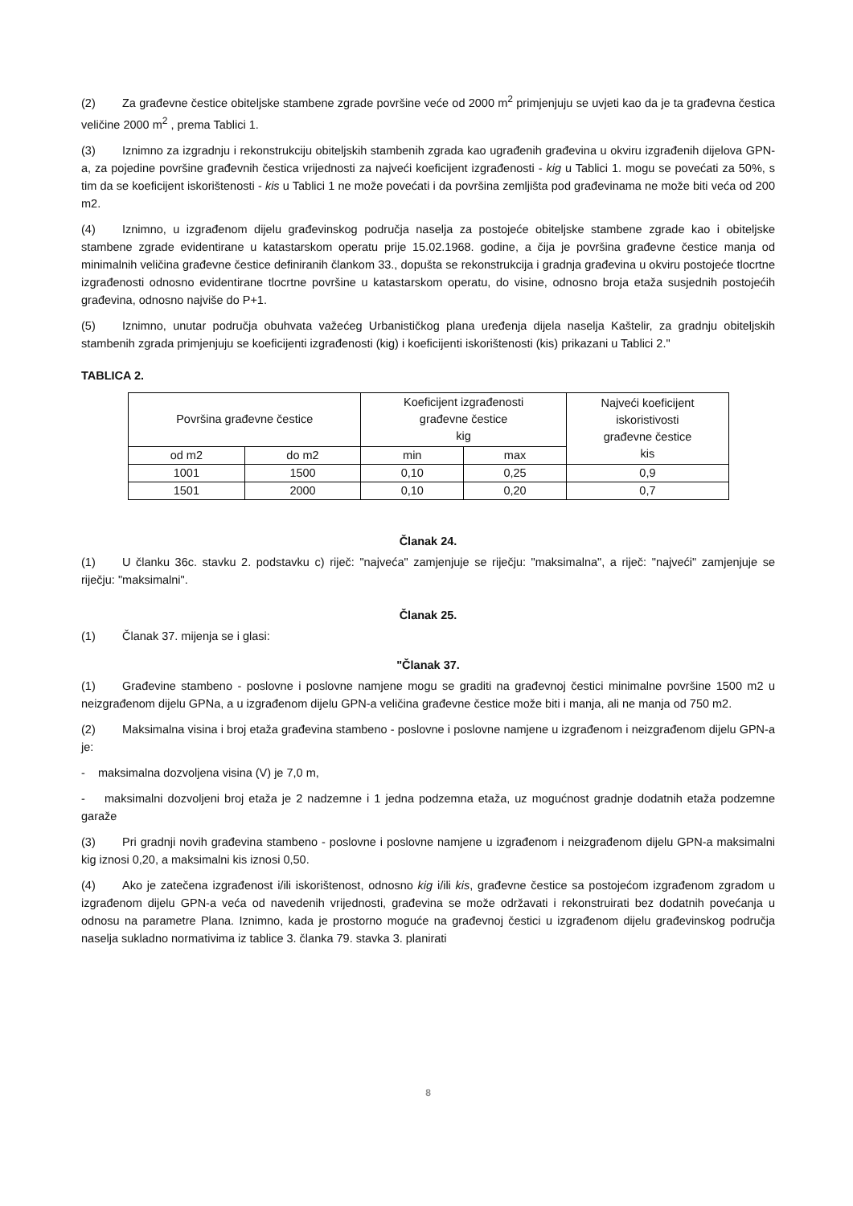(2) Za građevne čestice obiteljske stambene zgrade površine veće od 2000 m<sup>2</sup> primjenjuju se uvjeti kao da je ta građevna čestica veličine 2000 m<sup>2</sup> , prema Tablici 1.
(3) Iznimno za izgradnju i rekonstrukciju obiteljskih stambenih zgrada kao ugrađenih građevina u okviru izgrađenih dijelova GPN-a, za pojedine površine građevnih čestica vrijednosti za najveći koeficijent izgrađenosti - kig u Tablici 1. mogu se povećati za 50%, s tim da se koeficijent iskorištenosti - kis u Tablici 1 ne može povećati i da površina zemljišta pod građevinama ne može biti veća od 200 m2.
(4) Iznimno, u izgrađenom dijelu građevinskog područja naselja za postojeće obiteljske stambene zgrade kao i obiteljske stambene zgrade evidentirane u katastarskom operatu prije 15.02.1968. godine, a čija je površina građevne čestice manja od minimalnih veličina građevne čestice definiranih člankom 33., dopušta se rekonstrukcija i gradnja građevina u okviru postojeće tlocrtne izgrađenosti odnosno evidentirane tlocrtne površine u katastarskom operatu, do visine, odnosno broja etaža susjednih postojećih građevina, odnosno najviše do P+1.
(5) Iznimno, unutar područja obuhvata važećeg Urbanističkog plana uređenja dijela naselja Kaštelir, za gradnju obiteljskih stambenih zgrada primjenjuju se koeficijenti izgrađenosti (kig) i koeficijenti iskorištenosti (kis) prikazani u Tablici 2."
TABLICA 2.
| Površina građevne čestice | | Koeficijent izgrađenosti građevne čestice kig | | Najveći koeficijent iskoristivosti građevne čestice kis |
| od m2 | do m2 | min | max | |
| 1001 | 1500 | 0,10 | 0,25 | 0,9 |
| 1501 | 2000 | 0,10 | 0,20 | 0,7 |
Članak 24.
(1) U članku 36c. stavku 2. podstavku c) riječ: "najveća" zamjenjuje se riječju: "maksimalna", a riječ: "najveći" zamjenjuje se riječju: "maksimalni".
Članak 25.
(1) Članak 37. mijenja se i glasi:
"Članak 37.
(1) Građevine stambeno - poslovne i poslovne namjene mogu se graditi na građevnoj čestici minimalne površine 1500 m2 u neizgrađenom dijelu GPNa, a u izgrađenom dijelu GPN-a veličina građevne čestice može biti i manja, ali ne manja od 750 m2.
(2) Maksimalna visina i broj etaža građevina stambeno - poslovne i poslovne namjene u izgrađenom i neizgrađenom dijelu GPN-a je:
- maksimalna dozvoljena visina (V) je 7,0 m,
- maksimalni dozvoljeni broj etaža je 2 nadzemne i 1 jedna podzemna etaža, uz mogućnost gradnje dodatnih etaža podzemne garaže
(3) Pri gradnji novih građevina stambeno - poslovne i poslovne namjene u izgrađenom i neizgrađenom dijelu GPN-a maksimalni kig iznosi 0,20, a maksimalni kis iznosi 0,50.
(4) Ako je zatečena izgrađenost i/ili iskorištenost, odnosno kig i/ili kis, građevne čestice sa postojećom izgrađenom zgradom u izgrađenom dijelu GPN-a veća od navedenih vrijednosti, građevina se može održavati i rekonstruirati bez dodatnih povećanja u odnosu na parametre Plana. Iznimno, kada je prostorno moguće na građevnoj čestici u izgrađenom dijelu građevinskog područja naselja sukladno normativima iz tablice 3. članka 79. stavka 3. planirati
8